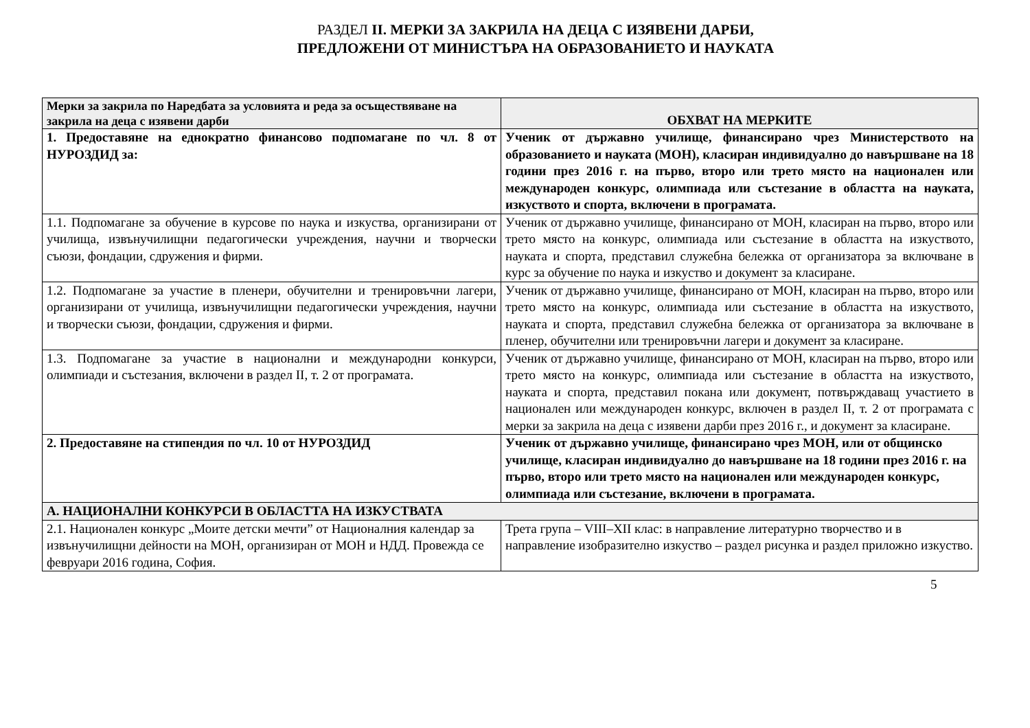РАЗДЕЛ II. МЕРКИ ЗА ЗАКРИЛА НА ДЕЦА С ИЗЯВЕНИ ДАРБИ,
ПРЕДЛОЖЕНИ ОТ МИНИСТЪРА НА ОБРАЗОВАНИЕТО И НАУКАТА
| Мерки за закрила по Наредбата за условията и реда за осъществяване на закрила на деца с изявени дарби | ОБХВАТ НА МЕРКИТЕ |
| --- | --- |
| 1. Предоставяне на еднократно финансово подпомагане по чл. 8 от НУРОЗДИД за: | Ученик от държавно училище, финансирано чрез Министерството на образованието и науката (МОН), класиран индивидуално до навършване на 18 години през 2016 г. на първо, второ или трето място на национален или международен конкурс, олимпиада или състезание в областта на науката, изкуството и спорта, включени в програмата. |
| 1.1. Подпомагане за обучение в курсове по наука и изкуства, организирани от училища, извънучилищни педагогически учреждения, научни и творчески съюзи, фондации, сдружения и фирми. | Ученик от държавно училище, финансирано от МОН, класиран на първо, второ или трето място на конкурс, олимпиада или състезание в областта на изкуството, науката и спорта, представил служебна бележка от организатора за включване в курс за обучение по наука и изкуство и документ за класиране. |
| 1.2. Подпомагане за участие в пленери, обучителни и тренировъчни лагери, организирани от училища, извънучилищни педагогически учреждения, научни и творчески съюзи, фондации, сдружения и фирми. | Ученик от държавно училище, финансирано от МОН, класиран на първо, второ или трето място на конкурс, олимпиада или състезание в областта на изкуството, науката и спорта, представил служебна бележка от организатора за включване в пленер, обучителни или тренировъчни лагери и документ за класиране. |
| 1.3. Подпомагане за участие в национални и международни конкурси, олимпиади и състезания, включени в раздел II, т. 2 от програмата. | Ученик от държавно училище, финансирано от МОН, класиран на първо, второ или трето място на конкурс, олимпиада или състезание в областта на изкуството, науката и спорта, представил покана или документ, потвърждаващ участието в национален или международен конкурс, включен в раздел II, т. 2 от програмата с мерки за закрила на деца с изявени дарби през 2016 г., и документ за класиране. |
| 2. Предоставяне на стипендия по чл. 10 от НУРОЗДИД | Ученик от държавно училище, финансирано чрез МОН, или от общинско училище, класиран индивидуално до навършване на 18 години през 2016 г. на първо, второ или трето място на национален или международен конкурс, олимпиада или състезание, включени в програмата. |
| А. НАЦИОНАЛНИ КОНКУРСИ В ОБЛАСТТА НА ИЗКУСТВАТА | |
| 2.1. Национален конкурс „Моите детски мечти” от Националния календар за извънучилищни дейности на МОН, организиран от МОН и НДД. Провежда се февруари 2016 година, София. | Трета група – VIII–XII клас: в направление литературно творчество и в направление изобразително изкуство – раздел рисунка и раздел приложно изкуство. |
5